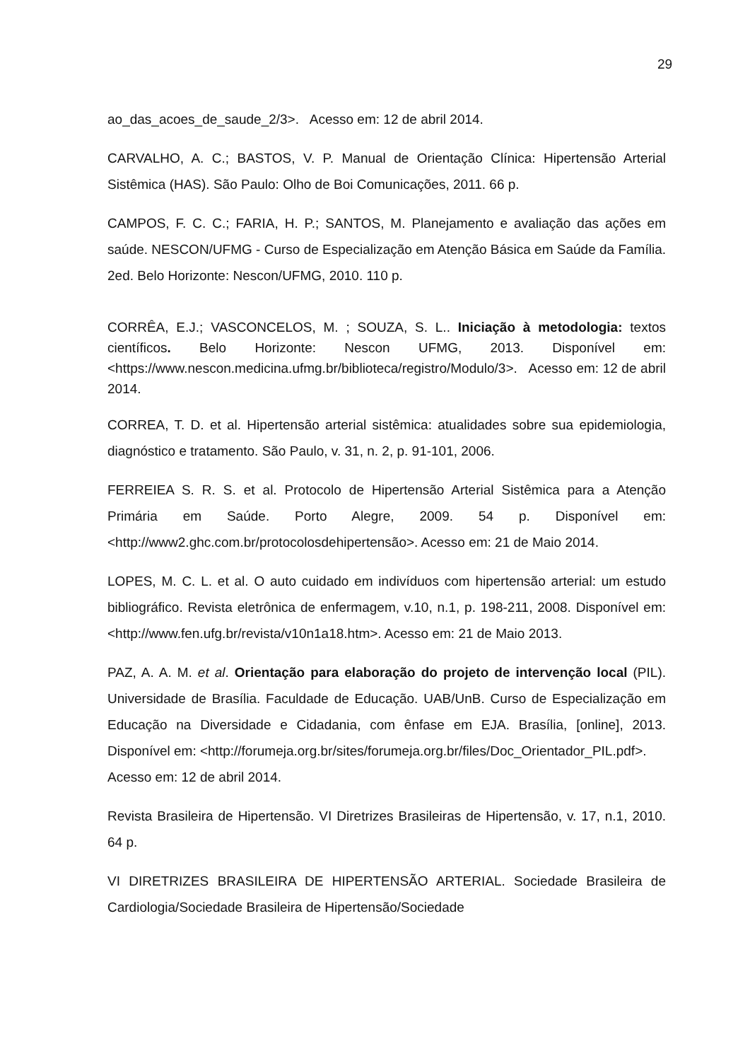29
ao_das_acoes_de_saude_2/3>. Acesso em: 12 de abril 2014.
CARVALHO, A. C.; BASTOS, V. P. Manual de Orientação Clínica: Hipertensão Arterial Sistêmica (HAS). São Paulo: Olho de Boi Comunicações, 2011. 66 p.
CAMPOS, F. C. C.; FARIA, H. P.; SANTOS, M. Planejamento e avaliação das ações em saúde. NESCON/UFMG - Curso de Especialização em Atenção Básica em Saúde da Família. 2ed. Belo Horizonte: Nescon/UFMG, 2010. 110 p.
CORRÊA, E.J.; VASCONCELOS, M. ; SOUZA, S. L.. Iniciação à metodologia: textos científicos. Belo Horizonte: Nescon UFMG, 2013. Disponível em: <https://www.nescon.medicina.ufmg.br/biblioteca/registro/Modulo/3>. Acesso em: 12 de abril 2014.
CORREA, T. D. et al. Hipertensão arterial sistêmica: atualidades sobre sua epidemiologia, diagnóstico e tratamento. São Paulo, v. 31, n. 2, p. 91-101, 2006.
FERREIEA S. R. S. et al. Protocolo de Hipertensão Arterial Sistêmica para a Atenção Primária em Saúde. Porto Alegre, 2009. 54 p. Disponível em: <http://www2.ghc.com.br/protocolosdehipertensão>. Acesso em: 21 de Maio 2014.
LOPES, M. C. L. et al. O auto cuidado em indivíduos com hipertensão arterial: um estudo bibliográfico. Revista eletrônica de enfermagem, v.10, n.1, p. 198-211, 2008. Disponível em: <http://www.fen.ufg.br/revista/v10n1a18.htm>. Acesso em: 21 de Maio 2013.
PAZ, A. A. M. et al. Orientação para elaboração do projeto de intervenção local (PIL). Universidade de Brasília. Faculdade de Educação. UAB/UnB. Curso de Especialização em Educação na Diversidade e Cidadania, com ênfase em EJA. Brasília, [online], 2013. Disponível em: <http://forumeja.org.br/sites/forumeja.org.br/files/Doc_Orientador_PIL.pdf>.
Acesso em: 12 de abril 2014.
Revista Brasileira de Hipertensão. VI Diretrizes Brasileiras de Hipertensão, v. 17, n.1, 2010. 64 p.
VI DIRETRIZES BRASILEIRA DE HIPERTENSÃO ARTERIAL. Sociedade Brasileira de Cardiologia/Sociedade Brasileira de Hipertensão/Sociedade